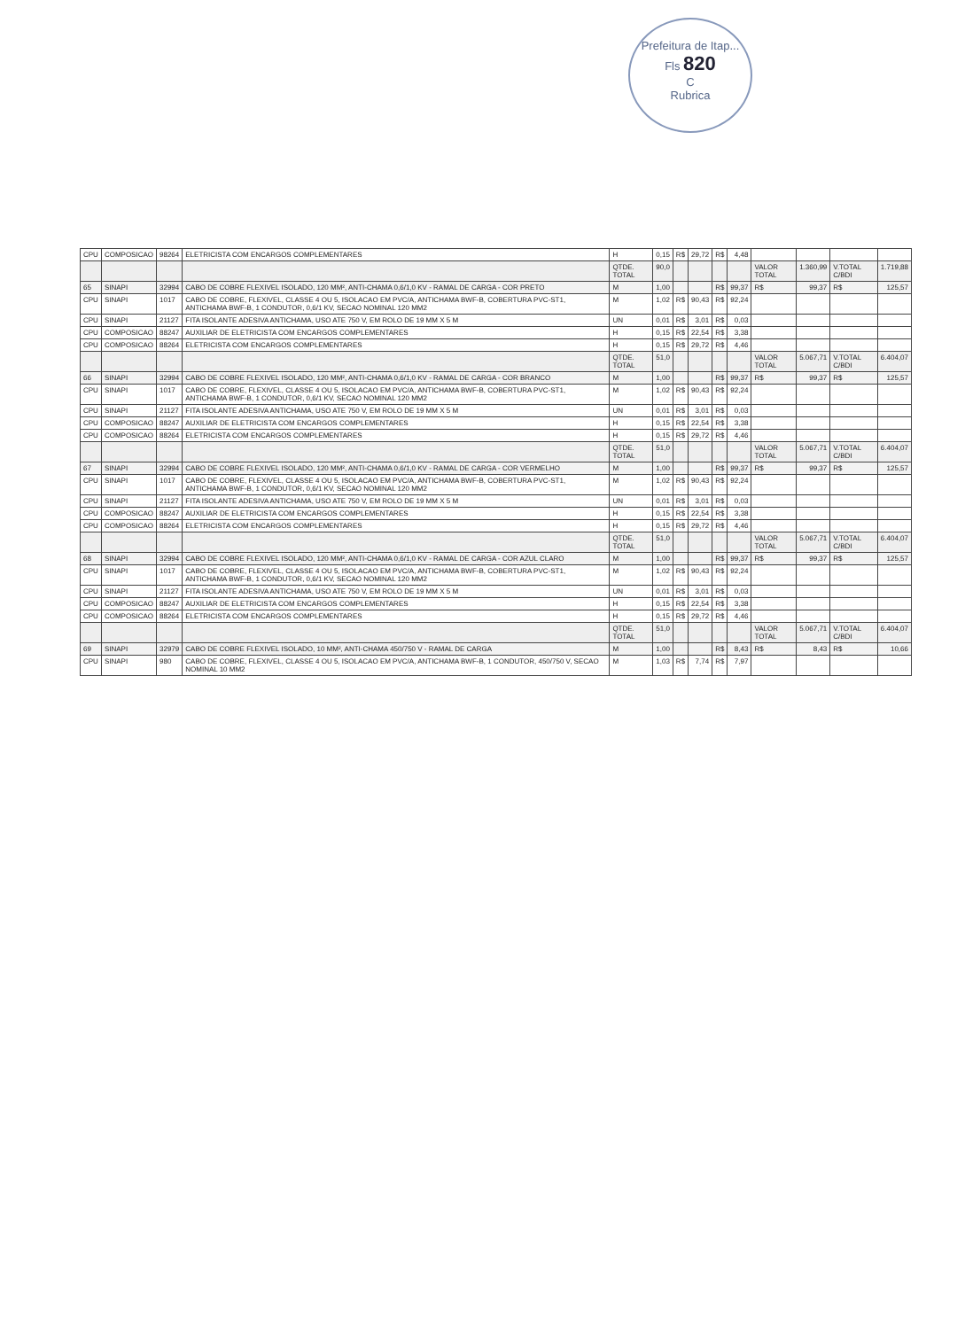Prefeitura de Itap...
Fls 820
C
Rubrica
| CPU | COMPOSICAO | 98264 | ELETRICISTA COM ENCARGOS COMPLEMENTARES | H | 0,15 | R$ | 29,72 | R$ | 4,48 | | | | |
| | | | | QTDE. TOTAL | 90,0 | | | | | VALOR TOTAL | 1.360,99 | V.TOTAL C/BDI | 1.719,88 |
| 65 | SINAPI | 32994 | CABO DE COBRE FLEXIVEL ISOLADO, 120 MM², ANTI-CHAMA 0,6/1,0 KV - RAMAL DE CARGA - COR PRETO | M | 1,00 | | | R$ | 99,37 | R$ | 99,37 | R$ | 125,57 |
| CPU | SINAPI | 1017 | CABO DE COBRE, FLEXIVEL, CLASSE 4 OU 5, ISOLACAO EM PVC/A, ANTICHAMA BWF-B, COBERTURA PVC-ST1, ANTICHAMA BWF-B, 1 CONDUTOR, 0,6/1 KV, SECAO NOMINAL 120 MM2 | M | 1,02 | R$ | 90,43 | R$ | 92,24 | | | | |
| CPU | SINAPI | 21127 | FITA ISOLANTE ADESIVA ANTICHAMA, USO ATE 750 V, EM ROLO DE 19 MM X 5 M | UN | 0,01 | R$ | 3,01 | R$ | 0,03 | | | | |
| CPU | COMPOSICAO | 88247 | AUXILIAR DE ELETRICISTA COM ENCARGOS COMPLEMENTARES | H | 0,15 | R$ | 22,54 | R$ | 3,38 | | | | |
| CPU | COMPOSICAO | 88264 | ELETRICISTA COM ENCARGOS COMPLEMENTARES | H | 0,15 | R$ | 29,72 | R$ | 4,46 | | | | |
| | | | | QTDE. TOTAL | 51,0 | | | | | VALOR TOTAL | 5.067,71 | V.TOTAL C/BDI | 6.404,07 |
| 66 | SINAPI | 32994 | CABO DE COBRE FLEXIVEL ISOLADO, 120 MM², ANTI-CHAMA 0,6/1,0 KV - RAMAL DE CARGA - COR BRANCO | M | 1,00 | | | R$ | 99,37 | R$ | 99,37 | R$ | 125,57 |
| CPU | SINAPI | 1017 | CABO DE COBRE, FLEXIVEL, CLASSE 4 OU 5, ISOLACAO EM PVC/A, ANTICHAMA BWF-B, COBERTURA PVC-ST1, ANTICHAMA BWF-B, 1 CONDUTOR, 0,6/1 KV, SECAO NOMINAL 120 MM2 | M | 1,02 | R$ | 90,43 | R$ | 92,24 | | | | |
| CPU | SINAPI | 21127 | FITA ISOLANTE ADESIVA ANTICHAMA, USO ATE 750 V, EM ROLO DE 19 MM X 5 M | UN | 0,01 | R$ | 3,01 | R$ | 0,03 | | | | |
| CPU | COMPOSICAO | 88247 | AUXILIAR DE ELETRICISTA COM ENCARGOS COMPLEMENTARES | H | 0,15 | R$ | 22,54 | R$ | 3,38 | | | | |
| CPU | COMPOSICAO | 88264 | ELETRICISTA COM ENCARGOS COMPLEMENTARES | H | 0,15 | R$ | 29,72 | R$ | 4,46 | | | | |
| | | | | QTDE. TOTAL | 51,0 | | | | | VALOR TOTAL | 5.067,71 | V.TOTAL C/BDI | 6.404,07 |
| 67 | SINAPI | 32994 | CABO DE COBRE FLEXIVEL ISOLADO, 120 MM², ANTI-CHAMA 0,6/1,0 KV - RAMAL DE CARGA - COR VERMELHO | M | 1,00 | | | R$ | 99,37 | R$ | 99,37 | R$ | 125,57 |
| CPU | SINAPI | 1017 | CABO DE COBRE, FLEXIVEL, CLASSE 4 OU 5, ISOLACAO EM PVC/A, ANTICHAMA BWF-B, COBERTURA PVC-ST1, ANTICHAMA BWF-B, 1 CONDUTOR, 0,6/1 KV, SECAO NOMINAL 120 MM2 | M | 1,02 | R$ | 90,43 | R$ | 92,24 | | | | |
| CPU | SINAPI | 21127 | FITA ISOLANTE ADESIVA ANTICHAMA, USO ATE 750 V, EM ROLO DE 19 MM X 5 M | UN | 0,01 | R$ | 3,01 | R$ | 0,03 | | | | |
| CPU | COMPOSICAO | 88247 | AUXILIAR DE ELETRICISTA COM ENCARGOS COMPLEMENTARES | H | 0,15 | R$ | 22,54 | R$ | 3,38 | | | | |
| CPU | COMPOSICAO | 88264 | ELETRICISTA COM ENCARGOS COMPLEMENTARES | H | 0,15 | R$ | 29,72 | R$ | 4,46 | | | | |
| | | | | QTDE. TOTAL | 51,0 | | | | | VALOR TOTAL | 5.067,71 | V.TOTAL C/BDI | 6.404,07 |
| 68 | SINAPI | 32994 | CABO DE COBRE FLEXIVEL ISOLADO, 120 MM², ANTI-CHAMA 0,6/1,0 KV - RAMAL DE CARGA - COR AZUL CLARO | M | 1,00 | | | R$ | 99,37 | R$ | 99,37 | R$ | 125,57 |
| CPU | SINAPI | 1017 | CABO DE COBRE, FLEXIVEL, CLASSE 4 OU 5, ISOLACAO EM PVC/A, ANTICHAMA BWF-B, COBERTURA PVC-ST1, ANTICHAMA BWF-B, 1 CONDUTOR, 0,6/1 KV, SECAO NOMINAL 120 MM2 | M | 1,02 | R$ | 90,43 | R$ | 92,24 | | | | |
| CPU | SINAPI | 21127 | FITA ISOLANTE ADESIVA ANTICHAMA, USO ATE 750 V, EM ROLO DE 19 MM X 5 M | UN | 0,01 | R$ | 3,01 | R$ | 0,03 | | | | |
| CPU | COMPOSICAO | 88247 | AUXILIAR DE ELETRICISTA COM ENCARGOS COMPLEMENTARES | H | 0,15 | R$ | 22,54 | R$ | 3,38 | | | | |
| CPU | COMPOSICAO | 88264 | ELETRICISTA COM ENCARGOS COMPLEMENTARES | H | 0,15 | R$ | 29,72 | R$ | 4,46 | | | | |
| | | | | QTDE. TOTAL | 51,0 | | | | | VALOR TOTAL | 5.067,71 | V.TOTAL C/BDI | 6.404,07 |
| 69 | SINAPI | 32979 | CABO DE COBRE FLEXIVEL ISOLADO, 10 MM², ANTI-CHAMA 450/750 V - RAMAL DE CARGA | M | 1,00 | | | R$ | 8,43 | R$ | 8,43 | R$ | 10,66 |
| CPU | SINAPI | 980 | CABO DE COBRE, FLEXIVEL, CLASSE 4 OU 5, ISOLACAO EM PVC/A, ANTICHAMA BWF-B, 1 CONDUTOR, 450/750 V, SECAO NOMINAL 10 MM2 | M | 1,03 | R$ | 7,74 | R$ | 7,97 | | | | |